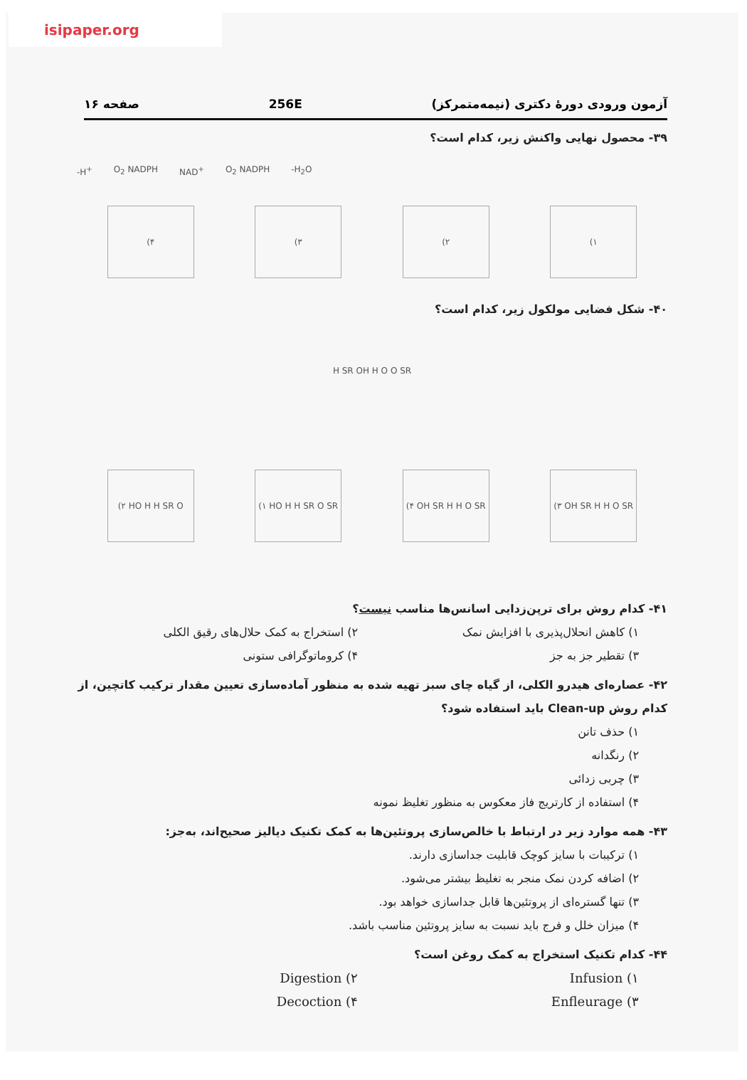isipaper.org
آزمون ورودی دورهٔ دکتری (نیمه‌متمرکز) 256E صفحه ۱۶
۳۹- محصول نهایی واکنش زیر، کدام است؟
-H<sup>+</sup> O<sub>2</sub> NADPH NAD<sup>+</sup> O<sub>2</sub> NADPH -H<sub>2</sub>O
(۴ (۳ (۲ (۱
۴۰- شکل فضایی مولکول زیر، کدام است؟
H SR OH H O O SR
(۲ HO H H SR O
(۱ HO H H SR O SR
(۴ OH SR H H O SR
(۳ OH SR H H O SR
۴۱- کدام روش برای ترپن‌زدایی اسانس‌ها مناسب نیست؟
۱) کاهش انحلال‌پذیری با افزایش نمک
۲) استخراج به کمک حلال‌های رقیق الکلی
۳) تقطیر جز به جز
۴) کروماتوگرافی ستونی
۴۲- عصاره‌ای هیدرو الکلی، از گیاه چای سبز تهیه شده به منظور آماده‌سازی تعیین مقدار ترکیب کاتچین، از کدام روش Clean-up باید استفاده شود؟
۱) حذف تانن
۲) رنگدانه
۳) چربی زدائی
۴) استفاده از کارتریج فاز معکوس به منظور تغلیظ نمونه
۴۳- همه موارد زیر در ارتباط با خالص‌سازی پروتئین‌ها به کمک تکنیک دیالیز صحیح‌اند، به‌جز:
۱) ترکیبات با سایز کوچک قابلیت جداسازی دارند.
۲) اضافه کردن نمک منجر به تغلیظ بیشتر می‌شود.
۳) تنها گستره‌ای از پروتئین‌ها قابل جداسازی خواهد بود.
۴) میزان خلل و فرج باید نسبت به سایز پروتئین مناسب باشد.
۴۴- کدام تکنیک استخراج به کمک روغن است؟
Infusion (۱
Digestion (۲
Enfleurage (۳
Decoction (۴